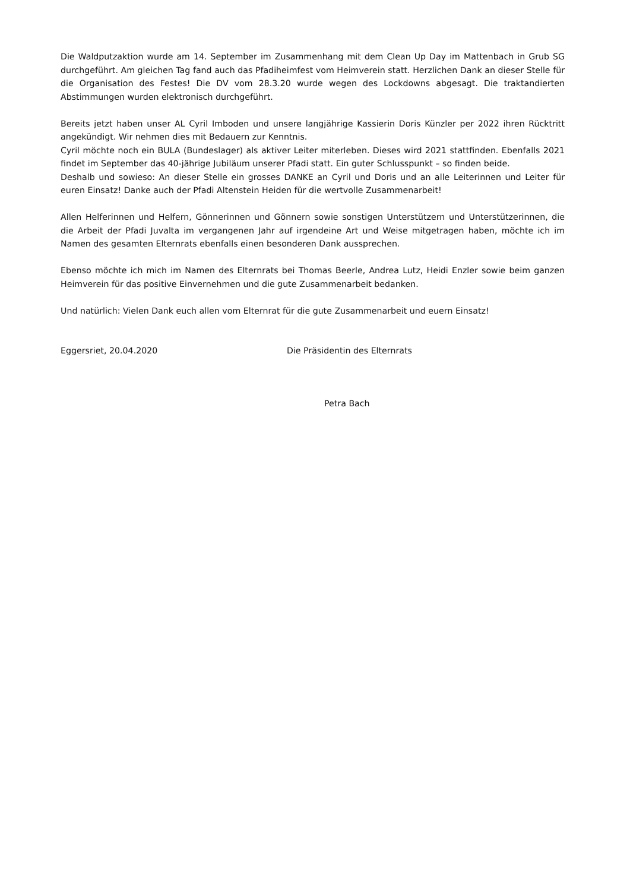Die Waldputzaktion wurde am 14. September im Zusammenhang mit dem Clean Up Day im Mattenbach in Grub SG durchgeführt. Am gleichen Tag fand auch das Pfadiheimfest vom Heimverein statt. Herzlichen Dank an dieser Stelle für die Organisation des Festes! Die DV vom 28.3.20 wurde wegen des Lockdowns abgesagt. Die traktandierten Abstimmungen wurden elektronisch durchgeführt.
Bereits jetzt haben unser AL Cyril Imboden und unsere langjährige Kassierin Doris Künzler per 2022 ihren Rücktritt angekündigt. Wir nehmen dies mit Bedauern zur Kenntnis.
Cyril möchte noch ein BULA (Bundeslager) als aktiver Leiter miterleben. Dieses wird 2021 stattfinden. Ebenfalls 2021 findet im September das 40-jährige Jubiläum unserer Pfadi statt. Ein guter Schlusspunkt – so finden beide.
Deshalb und sowieso: An dieser Stelle ein grosses DANKE an Cyril und Doris und an alle Leiterinnen und Leiter für euren Einsatz! Danke auch der Pfadi Altenstein Heiden für die wertvolle Zusammenarbeit!
Allen Helferinnen und Helfern, Gönnerinnen und Gönnern sowie sonstigen Unterstützern und Unterstützerinnen, die die Arbeit der Pfadi Juvalta im vergangenen Jahr auf irgendeine Art und Weise mitgetragen haben, möchte ich im Namen des gesamten Elternrats ebenfalls einen besonderen Dank aussprechen.
Ebenso möchte ich mich im Namen des Elternrats bei Thomas Beerle, Andrea Lutz, Heidi Enzler sowie beim ganzen Heimverein für das positive Einvernehmen und die gute Zusammenarbeit bedanken.
Und natürlich: Vielen Dank euch allen vom Elternrat für die gute Zusammenarbeit und euern Einsatz!
Eggersriet, 20.04.2020 Die Präsidentin des Elternrats
Petra Bach